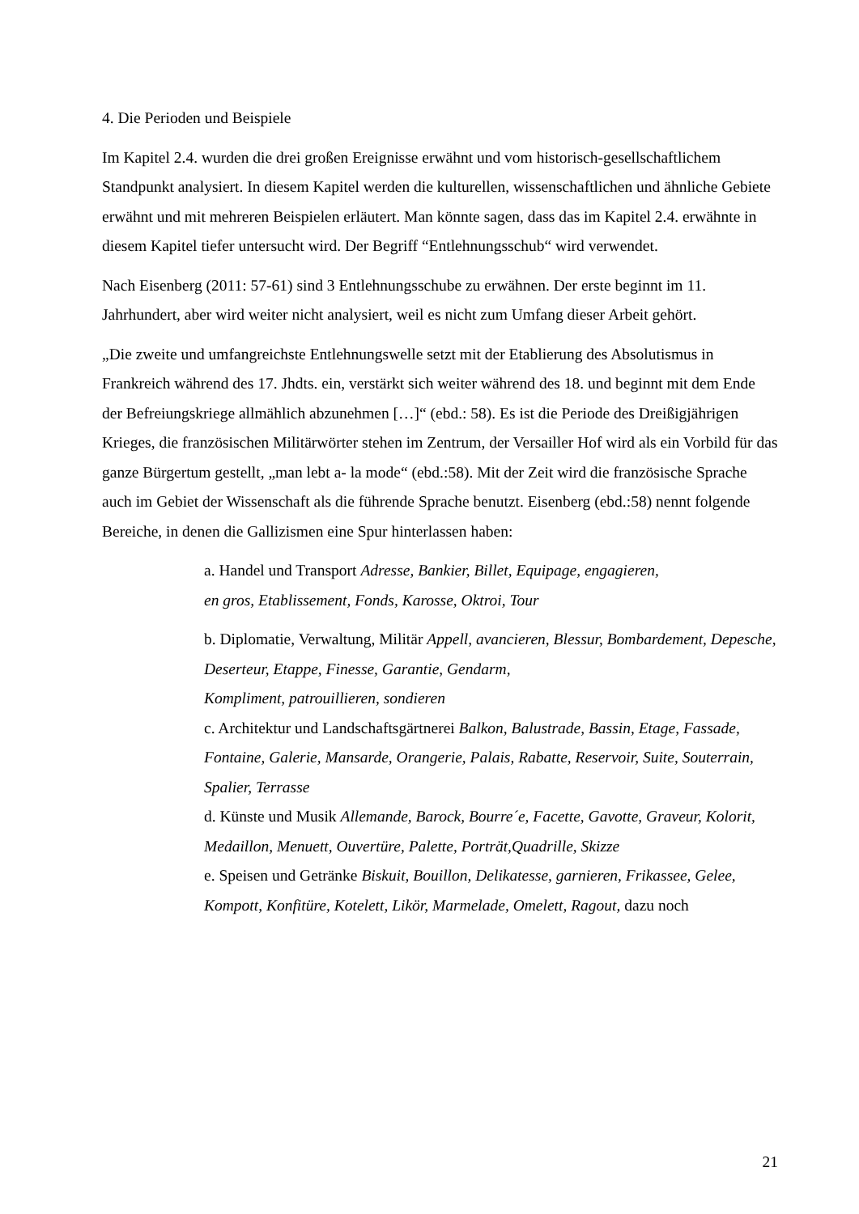4. Die Perioden und Beispiele
Im Kapitel 2.4. wurden die drei großen Ereignisse erwähnt und vom historisch-gesellschaftlichem Standpunkt analysiert. In diesem Kapitel werden die kulturellen, wissenschaftlichen und ähnliche Gebiete erwähnt und mit mehreren Beispielen erläutert. Man könnte sagen, dass das im Kapitel 2.4. erwähnte in diesem Kapitel tiefer untersucht wird. Der Begriff “Entlehnungsschub“ wird verwendet.
Nach Eisenberg (2011: 57-61) sind 3 Entlehnungsschube zu erwähnen. Der erste beginnt im 11. Jahrhundert, aber wird weiter nicht analysiert, weil es nicht zum Umfang dieser Arbeit gehört.
„Die zweite und umfangreichste Entlehnungswelle setzt mit der Etablierung des Absolutismus in Frankreich während des 17. Jhdts. ein, verstärkt sich weiter während des 18. und beginnt mit dem Ende der Befreiungskriege allmählich abzunehmen […]“ (ebd.: 58). Es ist die Periode des Dreißigjährigen Krieges, die französischen Militärwörter stehen im Zentrum, der Versailler Hof wird als ein Vorbild für das ganze Bürgertum gestellt, „man lebt a- la mode“ (ebd.:58). Mit der Zeit wird die französische Sprache auch im Gebiet der Wissenschaft als die führende Sprache benutzt. Eisenberg (ebd.:58) nennt folgende Bereiche, in denen die Gallizismen eine Spur hinterlassen haben:
a. Handel und Transport Adresse, Bankier, Billet, Equipage, engagieren,
en gros, Etablissement, Fonds, Karosse, Oktroi, Tour
b. Diplomatie, Verwaltung, Militär Appell, avancieren, Blessur, Bombardement, Depesche, Deserteur, Etappe, Finesse, Garantie, Gendarm,
Kompliment, patrouillieren, sondieren
c. Architektur und Landschaftsgärtnerei Balkon, Balustrade, Bassin, Etage, Fassade, Fontaine, Galerie, Mansarde, Orangerie, Palais, Rabatte, Reservoir, Suite, Souterrain, Spalier, Terrasse
d. Künste und Musik Allemande, Barock, Bourre´e, Facette, Gavotte, Graveur, Kolorit, Medaillon, Menuett, Ouvertüre, Palette, Porträt,Quadrille, Skizze
e. Speisen und Getränke Biskuit, Bouillon, Delikatesse, garnieren, Frikassee, Gelee, Kompott, Konfitüre, Kotelett, Likör, Marmelade, Omelett, Ragout, dazu noch
21